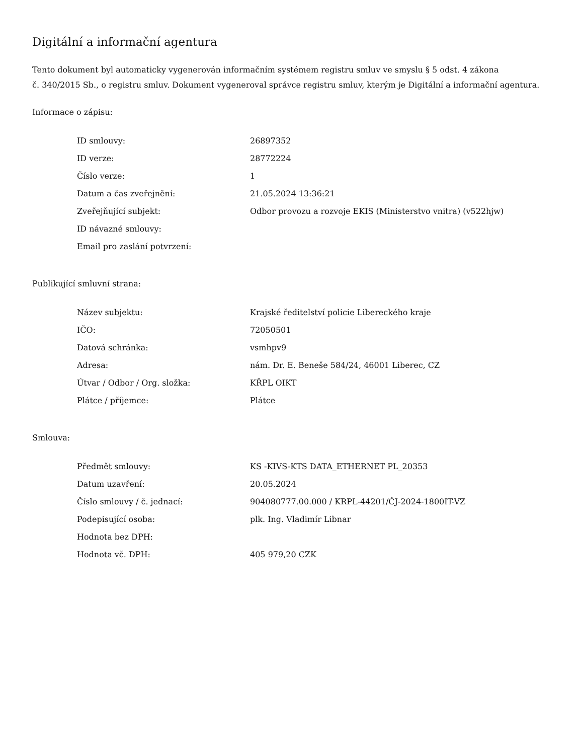Digitální a informační agentura
Tento dokument byl automaticky vygenerován informačním systémem registru smluv ve smyslu § 5 odst. 4 zákona
č. 340/2015 Sb., o registru smluv. Dokument vygeneroval správce registru smluv, kterým je Digitální a informační agentura.
Informace o zápisu:
| ID smlouvy: | 26897352 |
| ID verze: | 28772224 |
| Číslo verze: | 1 |
| Datum a čas zveřejnění: | 21.05.2024 13:36:21 |
| Zveřejňující subjekt: | Odbor provozu a rozvoje EKIS (Ministerstvo vnitra) (v522hjw) |
| ID návazné smlouvy: | |
| Email pro zaslání potvrzení: | |
Publikující smluvní strana:
| Název subjektu: | Krajské ředitelství policie Libereckého kraje |
| IČO: | 72050501 |
| Datová schránka: | vsmhpv9 |
| Adresa: | nám. Dr. E. Beneše 584/24, 46001 Liberec, CZ |
| Útvar / Odbor / Org. složka: | KŘPL OIKT |
| Plátce / příjemce: | Plátce |
Smlouva:
| Předmět smlouvy: | KS -KIVS-KTS DATA_ETHERNET PL_20353 |
| Datum uzavření: | 20.05.2024 |
| Číslo smlouvy / č. jednací: | 904080777.00.000 / KRPL-44201/ČJ-2024-1800IT-VZ |
| Podepisující osoba: | plk. Ing. Vladimír Libnar |
| Hodnota bez DPH: | |
| Hodnota vč. DPH: | 405 979,20 CZK |